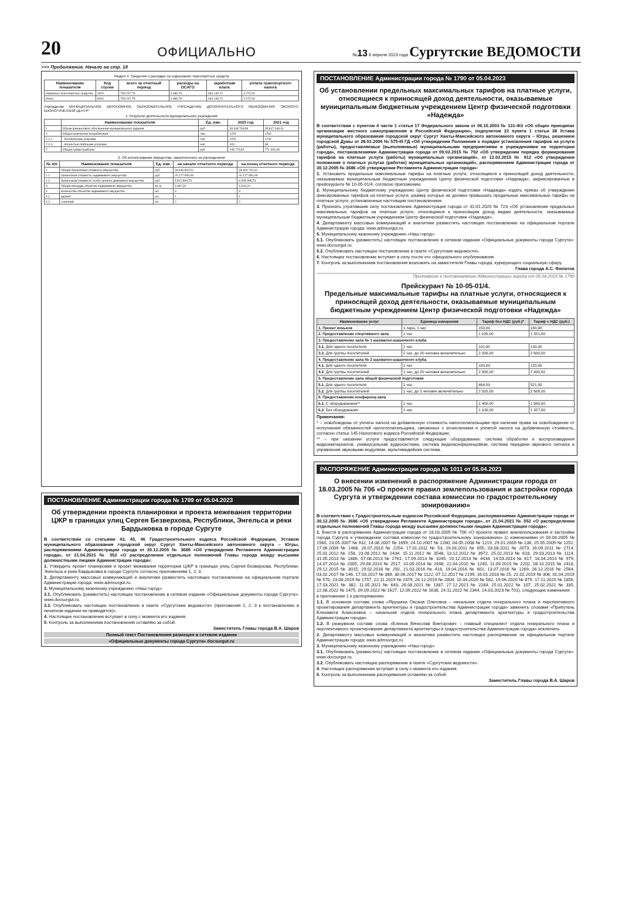20 ОФИЦИАЛЬНО №13 8 апреля 2023 года Сургутские ВЕДОМОСТИ
>>> Продолжение. Начало на стр. 18
Раздел 4. Сведения о расходах на содержание транспортных средств
| Наименование показателя | Код строки | всего за отчетный период | расходы на ОСАГО | заработная плата | уплата транспортного налога |
| --- | --- | --- | --- | --- | --- |
| Наземные транспортные средства | 1000 | 753 247,75 | 4 489,79 | 643 149,72 | 4 272,00 |
| Итого | 9000 | 753 247,75 | 4 489,79 | 643 149,72 | 4 272,00 |
Учреждение МУНИЦИПАЛЬНОЕ АВТОНОМНОЕ ОБРАЗОВАТЕЛЬНОЕ УЧРЕЖДЕНИЕ ДОПОЛНИТЕЛЬНОГО ОБРАЗОВАНИЯ "ЭКОЛОГО-БИОЛОГИЧЕСКИЙ ЦЕНТР"
1. Результат деятельности муниципального учреждения
| | Наименование показателя | Ед. изм. | 2020 год | 2021 год |
| --- | --- | --- | --- | --- |
| 1 | Объем финансового обеспечения муниципального задания | руб. | 33 348 708,99 | 35 917 348,13 |
| 2 | Общее количество потребителей | чел. | 1479 | 1782 |
| 2.1.1. | - бесплатными услугами | чел. | 1376 | 1744 |
| 2.1.3. | - полностью платными услугами | чел. | 103 | 38 |
| 7 | Общая сумма прибыли | руб. | 248 770,84 | 771 406,08 |
2. Об использовании имущества, закрепленного за учреждением
| № п/п | Наименование показателя | Ед. изм. | на начало отчетного периода | на конец отчетного периода |
| --- | --- | --- | --- | --- |
| 1 | Общая балансовая стоимость имущества | руб. | 33 946 802,51 | 34 824 720,31 |
| 1.1. | балансовая стоимость недвижимого имущества | руб. | 20 177 950,08 | 20 177 950,08 |
| 1.2. | балансовая стоимость особо ценного движимого имущества | руб. | 5 812 894,73 | 6 065 095,73 |
| 3 | Общая площадь объектов недвижимого имущества | кв. м | 3 342,20 | 3 342,20 |
| 4 | Количество объектов недвижимого имущества | шт. | 3 | 3 |
| 4.1. | зданий | шт. | 1 | 1 |
| 4.2. | строений | шт. | 2 | 2 |
ПОСТАНОВЛЕНИЕ Администрации города № 1789 от 05.04.2023
Об утверждении проекта планировки и проекта межевания территории ЦЖР в границах улиц Сергея Безверхова, Республики, Энгельса и реки Бардыковка в городе Сургуте
В соответствии со статьями 43, 45, 46 Градостроительного кодекса Российской Федерации, Уставом муниципального образования городской округ Сургут Ханты-Мансийского автономного округа – Югры, распоряжениями Администрации города от 30.12.2005 № 3686 «Об утверждении Регламента Администрации города», от 21.04.2021 № 552 «О распределении отдельных полномочий Главы города между высшими должностными лицами Администрации города»:
1. Утвердить проект планировки и проект межевания территории ЦЖР в границах улиц Сергея Безверхова, Республики, Энгельса и реки Бардыковка в городе Сургуте согласно приложениям 1, 2, 3.
2. Департаменту массовых коммуникаций и аналитики разместить настоящее постановление на официальном портале Администрации города: www.admsurgut.ru.
3. Муниципальному казенному учреждению «Наш город»:
3.1. Опубликовать (разместить) настоящее постановление в сетевом издании «Официальные документы города Сургута»: www.docsurgut.ru.
3.2. Опубликовать настоящее постановление в газете «Сургутские ведомости» (приложения 1, 2, 3 к постановлению в печатном издании не приводятся)».
4. Настоящее постановление вступает в силу с момента его издания.
5. Контроль за выполнением постановления оставляю за собой.
Заместитель Главы города В.А. Шаров
Полный текст Постановления размещен в сетевом издании
«Официальные документы города Сургута» docsurgut.ru
ПОСТАНОВЛЕНИЕ Администрации города № 1790 от 05.04.2023
Об установлении предельных максимальных тарифов на платные услуги, относящиеся к приносящей доход деятельности, оказываемые муниципальным бюджетным учреждением Центр физической подготовки «Надежда»
В соответствии с пунктом 4 части 1 статьи 17 Федерального закона от 06.10.2003 № 131-ФЗ «Об общих принципах организации местного самоуправления в Российской Федерации», подпунктом 22 пункта 1 статьи 38 Устава муниципального образования городской округ Сургут Ханты-Мансийского автономного округа – Югры, решением городской Думы от 28.02.2006 № 575-III ГД «Об утверждении Положения о порядке установления тарифов на услуги (работы), предоставляемые (выполняемые) муниципальными предприятиями и учреждениями на территории города», постановлениями Администрации города от 09.02.2015 № 792 «Об утверждении порядка формирования тарифов на платные услуги (работы) муниципальных организаций», от 12.02.2015 № 912 «Об утверждении положения о платных услугах (работах) муниципальных организаций», распоряжением Администрации города от 30.12.2005 № 3686 «Об утверждении Регламента Администрации города»:
1. Установить предельные максимальные тарифы на платные услуги, относящиеся к приносящей доход деятельности, оказываемые муниципальным бюджетным учреждением Центр физической подготовки «Надежда», зафиксированные в прейскуранте № 10-05-01/4, согласно приложению.
2. Муниципальному бюджетному учреждению Центр физической подготовки «Надежда» издать приказ об утверждении фиксированных тарифов на платные услуги, размер которых не должен превышать предельные максимальные тарифы на платные услуги, установленные настоящим постановлением.
3. Признать утратившим силу постановление Администрации города от 31.01.2020 № 723 «Об установлении предельных максимальных тарифов на платные услуги, относящиеся к приносящим доход видам деятельности, оказываемые муниципальным бюджетным учреждением Центр физической подготовки «Надежда».
4. Департаменту массовых коммуникаций и аналитики разместить настоящее постановление на официальном портале Администрации города: www.admsurgut.ru.
5. Муниципальному казенному учреждению «Наш город»:
5.1. Опубликовать (разместить) настоящее постановление в сетевом издании «Официальные документы города Сургута»: www.docsurgut.ru.
5.2. Опубликовать настоящее постановление в газете «Сургутские ведомости».
6. Настоящее постановление вступает в силу после его официального опубликования.
7. Контроль за выполнением постановления возложить на заместителя Главы города, курирующего социальную сферу.
Глава города А.С. Филатов
Приложение к постановлению Администрации города от 05.04.2023 № 1790
Прейскурант № 10-05-01/4.
Предельные максимальные тарифы на платные услуги, относящиеся к приносящей доход деятельности, оказываемые муниципальным бюджетным учреждением Центр физической подготовки «Надежда»
| Наименование услуг | Единица измерения | Тариф без НДС (руб.)* | Тариф с НДС (руб.) |
| --- | --- | --- | --- |
| 1. Прокат коньков | 1 пара, 1 час | 150,00 | 180,00 |
| 2. Предоставление спортивного зала | 1 час | 1 100,00 | 1 321,00 |
| 3. Предоставление зала № 1 шахматно-шашечного клуба | | | |
| 3.1. Для одного посетителя | 1 час | 110,00 | 130,00 |
| 3.2. Для группы посетителей | 1 час, до 20 человек включительно | 2 200,00 | 2 600,00 |
| 4. Предоставление зала № 2 шахматно-шашечного клуба | | | |
| 4.1. Для одного посетителя | 1 час | 100,00 | 120,00 |
| 4.2. Для группы посетителей | 1 час, до 20 человек включительно | 2 000,00 | 2 400,00 |
| 5. Предоставление зала общей физической подготовки | | | |
| 5.1. Для одного посетителя | 1 час | 464,00 | 521,00 |
| 5.2. Для группы посетителей | 1 час, до 5 человек включительно | 2 320,00 | 2 608,00 |
| 6. Предоставление конференц-зала | | | |
| 6.1. С оборудованием** | 1 час | 1 400,00 | 1 680,00 |
| 6.2. Без оборудования | 1 час | 1 100,00 | 1 327,00 |
Примечания:
* – освобождены от уплаты налога на добавленную стоимость налогоплательщики при наличии права на освобождение от исполнения обязанностей налогоплательщика, связанных с исчислением и уплатой налога на добавленную стоимость, согласно статье 145 Налогового кодекса Российской Федерации;
** – при оказании услуги предоставляется следующее оборудование: система обработки и воспроизведения видеоматериалов, универсальная аудиосистема, система видеоконференцсвязи, система передачи звукового сигнала и управления звуковыми модулями, мультимедийная система.
РАСПОРЯЖЕНИЕ Администрации города № 1011 от 05.04.2023
О внесении изменений в распоряжение Администрации города от 18.03.2005 № 706 «О проекте правил землепользования и застройки города Сургута и утверждении состава комиссии по градостроительному зонированию»
В соответствии с Градостроительным кодексом Российской Федерации, распоряжениями Администрации города от 30.12.2005 № 3686 «Об утверждении Регламента Администрации города», от 21.04.2021 № 552 «О распределении отдельных полномочий Главы города между высшими должностными лицами Администрации города»:
1. Внести в распоряжение Администрации города от 18.03.2005 № 706 «О проекте правил землепользования и застройки города Сургута и утверждении состава комиссии по градостроительному зонированию» (с изменениями от 04.08.2005 № 1560, 23.05.2007 № 932, 14.08.2007 № 1699, 24.10.2007 № 2260, 04.05.2008 № 1219, 29.01.2009 № 136, 25.05.2009 № 1252, 17.06.2009 № 1466, 20.07.2010 № 2254, 17.01.2011 № 53, 29.03.2011 № 655, 03.08.2011 № 2073, 16.09.2011 № 2714, 25.01.2012 № 158, 23.08.2012 № 2434, 15.11.2012 № 3548, 13.12.2012 № 3972, 25.02.2013 № 618, 29.03.2013 № 1114, 31.05.2013 № 1886, 07.08.2013 № 2761, 17.09.2013 № 3245, 19.12.2013 № 4434, 14.03.2014 № 617, 18.04.2014 № 979, 14.07.2014 № 2005, 29.08.2014 № 2517, 10.09.2014 № 2698, 22.04.2015 № 1240, 11.09.2015 № 2202, 08.10.2015 № 2418, 29.12.2015 № 3015, 29.02.2016 № 292, 21.03.2016 № 418, 19.04.2016 № 601, 13.07.2016 № 1269, 26.12.2016 № 2564, 03.02.2017 № 146, 17.03.2017 № 389, 30.06.2017 № 1122, 07.12.2017 № 2199, 16.01.2018 № 25, 22.02.2019 № 306, 01.04.2019 № 570, 23.08.2019 № 1757, 22.11.2019 № 2479, 24.12.2019 № 2804, 10.04.2020 № 582, 19.06.2020 № 879, 17.11.2020 № 1856, 17.03.2021 № 382, 11.05.2021 № 643, 26.08.2021 № 1387, 27.12.2021 № 2284, 25.01.2022 № 107, 25.02.2022 № 335, 22.08.2022 № 1475, 09.09.2022 № 1627, 12.09.2022 № 1638, 24.11.2022 № 2344, 14.03.2023 № 701), следующие изменения:
в приложении 1 к распоряжению:
1.1. В основном составе слова «Ярушина Оксана Олеговна – начальник отдела генерального плана и перспективного проектирования департамента архитектуры и градостроительства Администрации города» заменить словами «Припутень Елизавета Алексеевна – начальник отдела генерального плана департамента архитектуры и градостроительства Администрации города».
1.2. В резервном составе слова «Блинов Вячеслав Викторович – главный специалист отдела генерального плана и перспективного проектирования департамента архитектуры и градостроительства Администрации города» исключить.
2. Департаменту массовых коммуникаций и аналитики разместить настоящее распоряжение на официальном портале Администрации города: www.admsurgut.ru.
3. Муниципальному казенному учреждению «Наш город»:
3.1. Опубликовать (разместить) настоящее постановление в сетевом издании «Официальные документы города Сургута»: www.docsurgut.ru.
3.2. Опубликовать настоящее распоряжение в газете «Сургутские ведомости».
4. Настоящее распоряжение вступает в силу с момента его издания.
5. Контроль за выполнением распоряжения оставляю за собой.
Заместитель Главы города В.А. Шаров